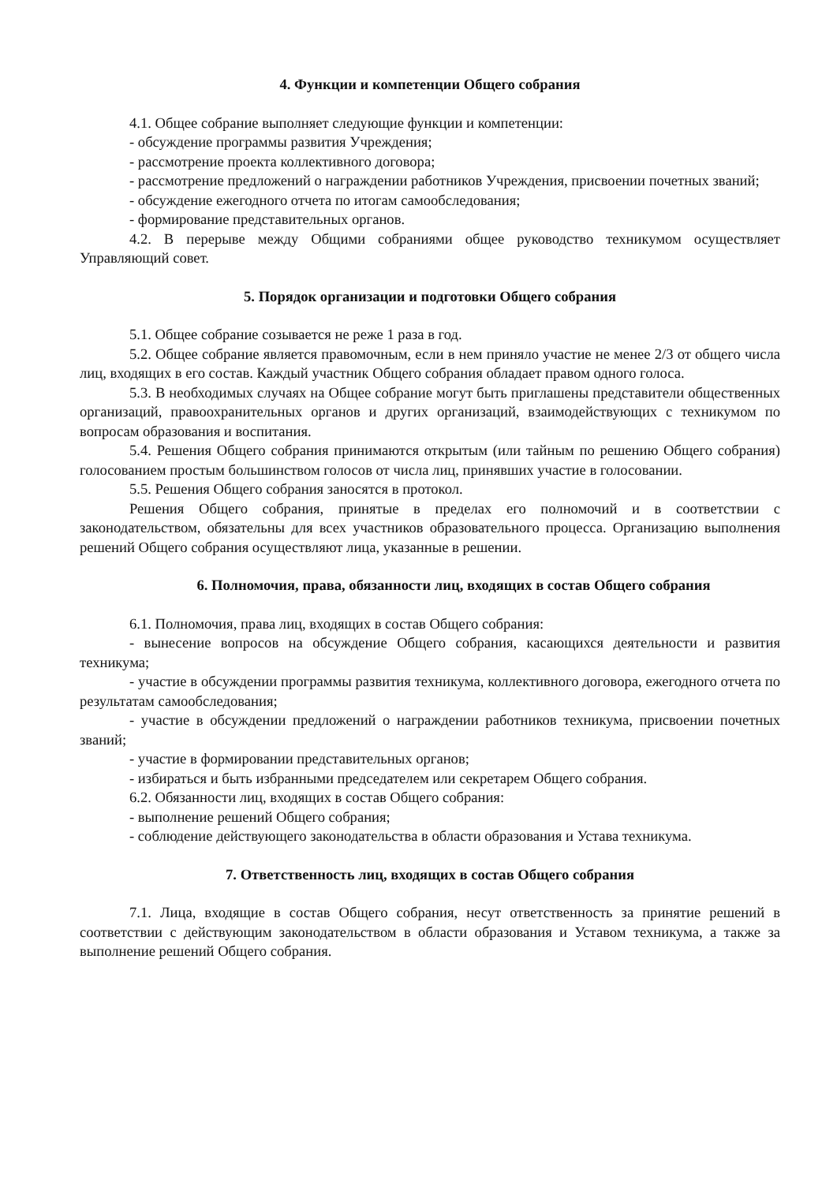4. Функции и компетенции Общего собрания
4.1. Общее собрание выполняет следующие функции и компетенции:
- обсуждение программы развития Учреждения;
- рассмотрение проекта коллективного договора;
- рассмотрение предложений о награждении работников Учреждения, присвоении почетных званий;
- обсуждение ежегодного отчета по итогам самообследования;
- формирование представительных органов.
4.2. В перерыве между Общими собраниями общее руководство техникумом осуществляет Управляющий совет.
5. Порядок организации и подготовки Общего собрания
5.1. Общее собрание созывается не реже 1 раза в год.
5.2. Общее собрание является правомочным, если в нем приняло участие не менее 2/3 от общего числа лиц, входящих в его состав. Каждый участник Общего собрания обладает правом одного голоса.
5.3. В необходимых случаях на Общее собрание могут быть приглашены представители общественных организаций, правоохранительных органов и других организаций, взаимодействующих с техникумом по вопросам образования и воспитания.
5.4. Решения Общего собрания принимаются открытым (или тайным по решению Общего собрания) голосованием простым большинством голосов от числа лиц, принявших участие в голосовании.
5.5. Решения Общего собрания заносятся в протокол.
Решения Общего собрания, принятые в пределах его полномочий и в соответствии с законодательством, обязательны для всех участников образовательного процесса. Организацию выполнения решений Общего собрания осуществляют лица, указанные в решении.
6. Полномочия, права, обязанности лиц, входящих в состав Общего собрания
6.1. Полномочия, права лиц, входящих в состав Общего собрания:
- вынесение вопросов на обсуждение Общего собрания, касающихся деятельности и развития техникума;
- участие в обсуждении программы развития техникума, коллективного договора, ежегодного отчета по результатам самообследования;
- участие в обсуждении предложений о награждении работников техникума, присвоении почетных званий;
- участие в формировании представительных органов;
- избираться и быть избранными председателем или секретарем Общего собрания.
6.2. Обязанности лиц, входящих в состав Общего собрания:
- выполнение решений Общего собрания;
- соблюдение действующего законодательства в области образования и Устава техникума.
7. Ответственность лиц, входящих в состав Общего собрания
7.1. Лица, входящие в состав Общего собрания, несут ответственность за принятие решений в соответствии с действующим законодательством в области образования и Уставом техникума, а также за выполнение решений Общего собрания.